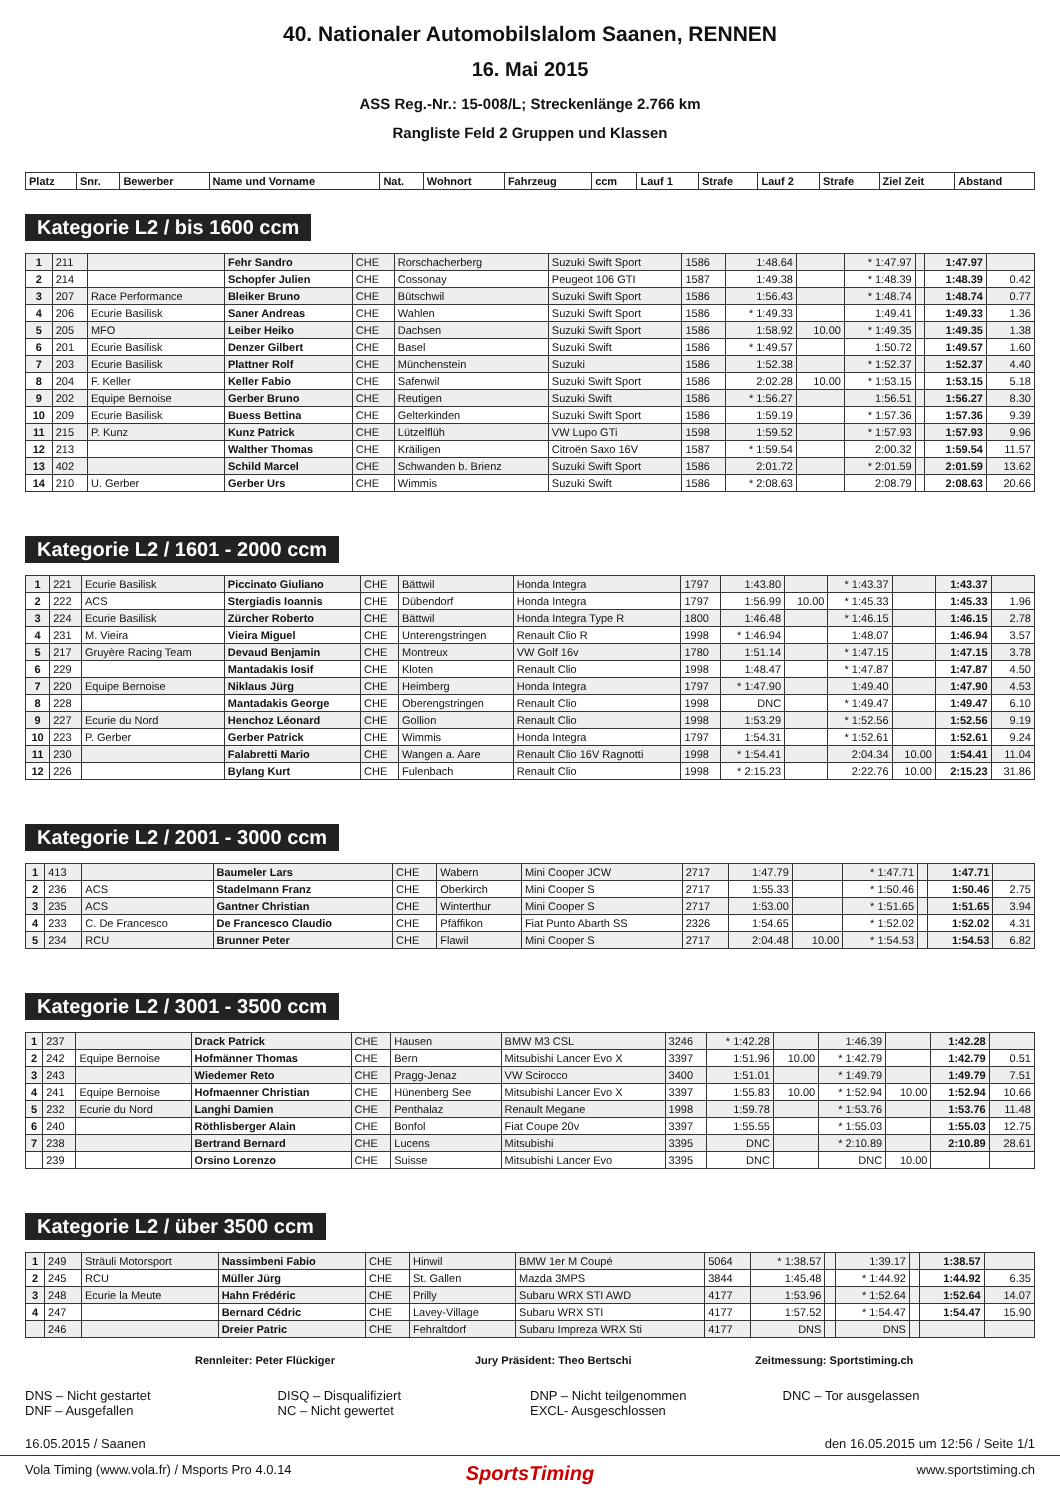40. Nationaler Automobilslalom Saanen, RENNEN
16. Mai 2015
ASS Reg.-Nr.: 15-008/L; Streckenlänge 2.766 km
Rangliste Feld 2 Gruppen und Klassen
| Platz | Snr. | Bewerber | Name und Vorname | Nat. | Wohnort | Fahrzeug | ccm | Lauf 1 | Strafe | Lauf 2 | Strafe | Ziel Zeit | Abstand |
| --- | --- | --- | --- | --- | --- | --- | --- | --- | --- | --- | --- | --- | --- |
Kategorie L2 / bis 1600 ccm
| 1 | 211 | | Fehr Sandro | CHE | Rorschacherberg | Suzuki Swift Sport | 1586 | 1:48.64 | | * 1:47.97 | | 1:47.97 | |
| 2 | 214 | | Schopfer Julien | CHE | Cossonay | Peugeot 106 GTI | 1587 | 1:49.38 | | * 1:48.39 | | 1:48.39 | 0.42 |
| 3 | 207 | Race Performance | Bleiker Bruno | CHE | Bütschwil | Suzuki Swift Sport | 1586 | 1:56.43 | | * 1:48.74 | | 1:48.74 | 0.77 |
| 4 | 206 | Ecurie Basilisk | Saner Andreas | CHE | Wahlen | Suzuki Swift Sport | 1586 | * 1:49.33 | | 1:49.41 | | 1:49.33 | 1.36 |
| 5 | 205 | MFO | Leiber Heiko | CHE | Dachsen | Suzuki Swift Sport | 1586 | 1:58.92 | 10.00 | * 1:49.35 | | 1:49.35 | 1.38 |
| 6 | 201 | Ecurie Basilisk | Denzer Gilbert | CHE | Basel | Suzuki Swift | 1586 | * 1:49.57 | | 1:50.72 | | 1:49.57 | 1.60 |
| 7 | 203 | Ecurie Basilisk | Plattner Rolf | CHE | Münchenstein | Suzuki | 1586 | 1:52.38 | | * 1:52.37 | | 1:52.37 | 4.40 |
| 8 | 204 | F. Keller | Keller Fabio | CHE | Safenwil | Suzuki Swift Sport | 1586 | 2:02.28 | 10.00 | * 1:53.15 | | 1:53.15 | 5.18 |
| 9 | 202 | Equipe Bernoise | Gerber Bruno | CHE | Reutigen | Suzuki Swift | 1586 | * 1:56.27 | | 1:56.51 | | 1:56.27 | 8.30 |
| 10 | 209 | Ecurie Basilisk | Buess Bettina | CHE | Gelterkinden | Suzuki Swift Sport | 1586 | 1:59.19 | | * 1:57.36 | | 1:57.36 | 9.39 |
| 11 | 215 | P. Kunz | Kunz Patrick | CHE | Lützelflüh | VW Lupo GTi | 1598 | 1:59.52 | | * 1:57.93 | | 1:57.93 | 9.96 |
| 12 | 213 | | Walther Thomas | CHE | Kräiligen | Citroën Saxo 16V | 1587 | * 1:59.54 | | 2:00.32 | | 1:59.54 | 11.57 |
| 13 | 402 | | Schild Marcel | CHE | Schwanden b. Brienz | Suzuki Swift Sport | 1586 | 2:01.72 | | * 2:01.59 | | 2:01.59 | 13.62 |
| 14 | 210 | U. Gerber | Gerber Urs | CHE | Wimmis | Suzuki Swift | 1586 | * 2:08.63 | | 2:08.79 | | 2:08.63 | 20.66 |
Kategorie L2 / 1601 - 2000 ccm
| 1 | 221 | Ecurie Basilisk | Piccinato Giuliano | CHE | Bättwil | Honda Integra | 1797 | 1:43.80 | | * 1:43.37 | | 1:43.37 | |
| 2 | 222 | ACS | Stergiadis Ioannis | CHE | Dübendorf | Honda Integra | 1797 | 1:56.99 | 10.00 | * 1:45.33 | | 1:45.33 | 1.96 |
| 3 | 224 | Ecurie Basilisk | Zürcher Roberto | CHE | Bättwil | Honda Integra Type R | 1800 | 1:46.48 | | * 1:46.15 | | 1:46.15 | 2.78 |
| 4 | 231 | M. Vieira | Vieira Miguel | CHE | Unterengstringen | Renault Clio R | 1998 | * 1:46.94 | | 1:48.07 | | 1:46.94 | 3.57 |
| 5 | 217 | Gruyère Racing Team | Devaud Benjamin | CHE | Montreux | VW Golf 16v | 1780 | 1:51.14 | | * 1:47.15 | | 1:47.15 | 3.78 |
| 6 | 229 | | Mantadakis Iosif | CHE | Kloten | Renault Clio | 1998 | 1:48.47 | | * 1:47.87 | | 1:47.87 | 4.50 |
| 7 | 220 | Equipe Bernoise | Niklaus Jürg | CHE | Heimberg | Honda Integra | 1797 | * 1:47.90 | | 1:49.40 | | 1:47.90 | 4.53 |
| 8 | 228 | | Mantadakis George | CHE | Oberengstringen | Renault Clio | 1998 | DNC | | * 1:49.47 | | 1:49.47 | 6.10 |
| 9 | 227 | Ecurie du Nord | Henchoz Léonard | CHE | Gollion | Renault Clio | 1998 | 1:53.29 | | * 1:52.56 | | 1:52.56 | 9.19 |
| 10 | 223 | P. Gerber | Gerber Patrick | CHE | Wimmis | Honda Integra | 1797 | 1:54.31 | | * 1:52.61 | | 1:52.61 | 9.24 |
| 11 | 230 | | Falabretti Mario | CHE | Wangen a. Aare | Renault Clio 16V Ragnotti | 1998 | * 1:54.41 | | 2:04.34 | 10.00 | 1:54.41 | 11.04 |
| 12 | 226 | | Bylang Kurt | CHE | Fulenbach | Renault Clio | 1998 | * 2:15.23 | | 2:22.76 | 10.00 | 2:15.23 | 31.86 |
Kategorie L2 / 2001 - 3000 ccm
| 1 | 413 | | Baumeler Lars | CHE | Wabern | Mini Cooper JCW | 2717 | 1:47.79 | | * 1:47.71 | | 1:47.71 | |
| 2 | 236 | ACS | Stadelmann Franz | CHE | Oberkirch | Mini Cooper S | 2717 | 1:55.33 | | * 1:50.46 | | 1:50.46 | 2.75 |
| 3 | 235 | ACS | Gantner Christian | CHE | Winterthur | Mini Cooper S | 2717 | 1:53.00 | | * 1:51.65 | | 1:51.65 | 3.94 |
| 4 | 233 | C. De Francesco | De Francesco Claudio | CHE | Pfäffikon | Fiat Punto Abarth SS | 2326 | 1:54.65 | | * 1:52.02 | | 1:52.02 | 4.31 |
| 5 | 234 | RCU | Brunner Peter | CHE | Flawil | Mini Cooper S | 2717 | 2:04.48 | 10.00 | * 1:54.53 | | 1:54.53 | 6.82 |
Kategorie L2 / 3001 - 3500 ccm
| 1 | 237 | | Drack Patrick | CHE | Hausen | BMW M3 CSL | 3246 | * 1:42.28 | | 1:46.39 | | 1:42.28 | |
| 2 | 242 | Equipe Bernoise | Hofmänner Thomas | CHE | Bern | Mitsubishi Lancer Evo X | 3397 | 1:51.96 | 10.00 | * 1:42.79 | | 1:42.79 | 0.51 |
| 3 | 243 | | Wiedemer Reto | CHE | Pragg-Jenaz | VW Scirocco | 3400 | 1:51.01 | | * 1:49.79 | | 1:49.79 | 7.51 |
| 4 | 241 | Equipe Bernoise | Hofmaenner Christian | CHE | Hünenberg See | Mitsubishi Lancer Evo X | 3397 | 1:55.83 | 10.00 | * 1:52.94 | 10.00 | 1:52.94 | 10.66 |
| 5 | 232 | Ecurie du Nord | Langhi Damien | CHE | Penthalaz | Renault Megane | 1998 | 1:59.78 | | * 1:53.76 | | 1:53.76 | 11.48 |
| 6 | 240 | | Röthlisberger Alain | CHE | Bonfol | Fiat Coupe 20v | 3397 | 1:55.55 | | * 1:55.03 | | 1:55.03 | 12.75 |
| 7 | 238 | | Bertrand Bernard | CHE | Lucens | Mitsubishi | 3395 | DNC | | * 2:10.89 | | 2:10.89 | 28.61 |
| | 239 | | Orsino Lorenzo | CHE | Suisse | Mitsubishi Lancer Evo | 3395 | DNC | | DNC | 10.00 | | |
Kategorie L2 / über 3500 ccm
| 1 | 249 | Sträuli Motorsport | Nassimbeni Fabio | CHE | Hinwil | BMW 1er M Coupé | 5064 | * 1:38.57 | | 1:39.17 | | 1:38.57 | |
| 2 | 245 | RCU | Müller Jürg | CHE | St. Gallen | Mazda 3MPS | 3844 | 1:45.48 | | * 1:44.92 | | 1:44.92 | 6.35 |
| 3 | 248 | Ecurie la Meute | Hahn Frédéric | CHE | Prilly | Subaru WRX STI AWD | 4177 | 1:53.96 | | * 1:52.64 | | 1:52.64 | 14.07 |
| 4 | 247 | | Bernard Cédric | CHE | Lavey-Village | Subaru WRX STI | 4177 | 1:57.52 | | * 1:54.47 | | 1:54.47 | 15.90 |
| | 246 | | Dreier Patric | CHE | Fehraltdorf | Subaru Impreza WRX Sti | 4177 | DNS | | DNS | | | |
Rennleiter: Peter Flückiger Jury Präsident: Theo Bertschi Zeitmessung: Sportstiming.ch
DNS – Nicht gestartet
DNF – Ausgefallen
DISQ – Disqualifiziert
NC – Nicht gewertet
DNP – Nicht teilgenommen
EXCL- Ausgeschlossen
DNC – Tor ausgelassen
16.05.2015 / Saanen den 16.05.2015 um 12:56 / Seite 1/1
Vola Timing (www.vola.fr) / Msports Pro 4.0.14
SportsTiming
www.sportstiming.ch